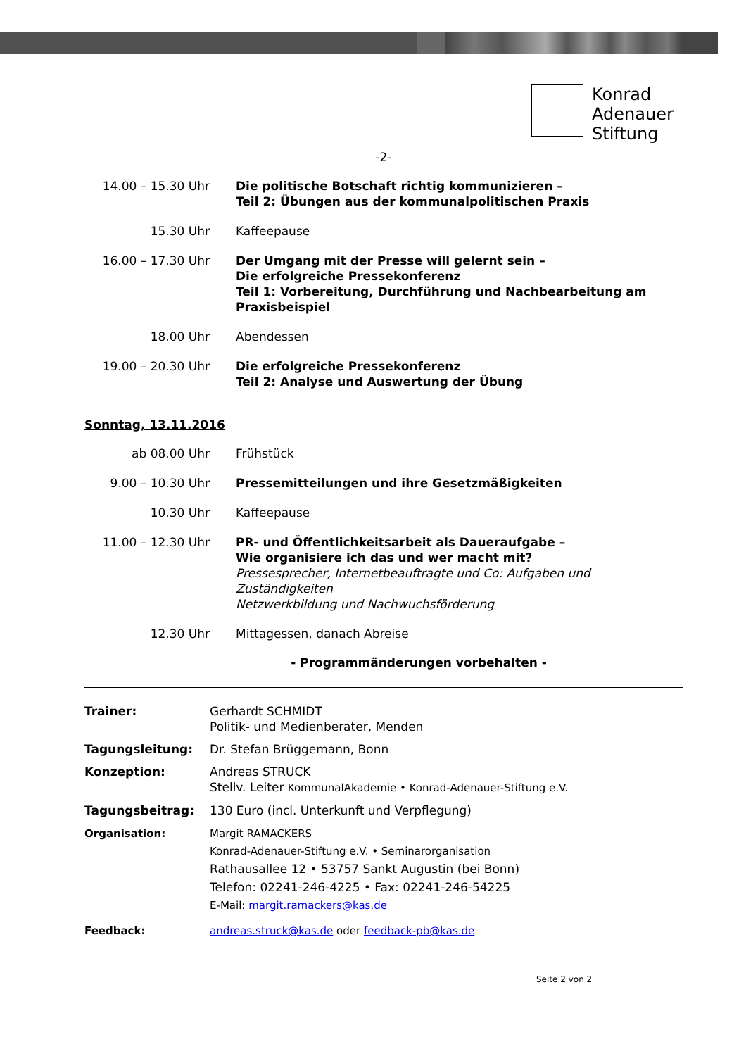Konrad
Adenauer
Stiftung
-2-
14.00 – 15.30 Uhr Die politische Botschaft richtig kommunizieren –
Teil 2: Übungen aus der kommunalpolitischen Praxis
15.30 Uhr Kaffeepause
16.00 – 17.30 Uhr Der Umgang mit der Presse will gelernt sein –
Die erfolgreiche Pressekonferenz
Teil 1: Vorbereitung, Durchführung und Nachbearbeitung am Praxisbeispiel
18.00 Uhr Abendessen
19.00 – 20.30 Uhr Die erfolgreiche Pressekonferenz
Teil 2: Analyse und Auswertung der Übung
Sonntag, 13.11.2016
ab 08.00 Uhr Frühstück
9.00 – 10.30 Uhr Pressemitteilungen und ihre Gesetzmäßigkeiten
10.30 Uhr Kaffeepause
11.00 – 12.30 Uhr PR- und Öffentlichkeitsarbeit als Daueraufgabe –
Wie organisiere ich das und wer macht mit?
Pressesprecher, Internetbeauftragte und Co: Aufgaben und Zuständigkeiten
Netzwerkbildung und Nachwuchsförderung
12.30 Uhr Mittagessen, danach Abreise
- Programmänderungen vorbehalten -
Trainer: Gerhardt SCHMIDT
Politik- und Medienberater, Menden
Tagungsleitung: Dr. Stefan Brüggemann, Bonn
Konzeption: Andreas STRUCK
Stellv. Leiter KommunalAkademie • Konrad-Adenauer-Stiftung e.V.
Tagungsbeitrag: 130 Euro (incl. Unterkunft und Verpflegung)
Organisation: Margit RAMACKERS
Konrad-Adenauer-Stiftung e.V. • Seminarorganisation
Rathausallee 12 • 53757 Sankt Augustin (bei Bonn)
Telefon: 02241-246-4225 • Fax: 02241-246-54225
E-Mail: margit.ramackers@kas.de
Feedback: andreas.struck@kas.de oder feedback-pb@kas.de
Seite 2 von 2